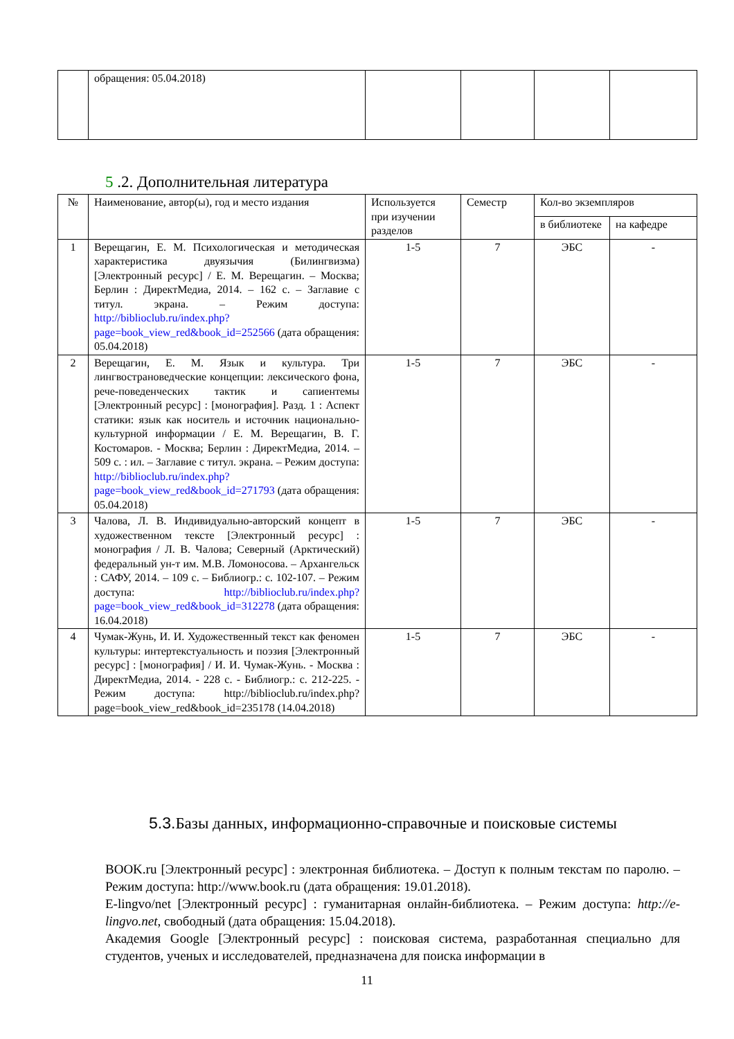| | обращения: 05.04.2018) | | | | |
5 .2. Дополнительная литература
| № | Наименование, автор(ы), год и место издания | Используется при изучении разделов | Семестр | Кол-во экземпляров | |
| --- | --- | --- | --- | --- | --- |
| | | | | в библиотеке | на кафедре |
| 1 | Верещагин, Е. М. Психологическая и методическая характеристика двуязычия (Билингвизма) [Электронный ресурс] / Е. М. Верещагин. – Москва; Берлин : ДиректМедиа, 2014. – 162 с. – Заглавие с титул. экрана. – Режим доступа: http://biblioclub.ru/index.php?page=book_view_red&book_id=252566 (дата обращения: 05.04.2018) | 1-5 | 7 | ЭБС | - |
| 2 | Верещагин, Е. М. Язык и культура. Три лингвострановедческие концепции: лексического фона, рече-поведенческих тактик и сапиентемы [Электронный ресурс] : [монография]. Разд. 1 : Аспект статики: язык как носитель и источник национально-культурной информации / Е. М. Верещагин, В. Г. Костомаров. - Москва; Берлин : ДиректМедиа, 2014. – 509 с. : ил. – Заглавие с титул. экрана. – Режим доступа: http://biblioclub.ru/index.php?page=book_view_red&book_id=271793 (дата обращения: 05.04.2018) | 1-5 | 7 | ЭБС | - |
| 3 | Чалова, Л. В. Индивидуально-авторский концепт в художественном тексте [Электронный ресурс] : монография / Л. В. Чалова; Северный (Арктический) федеральный ун-т им. М.В. Ломоносова. – Архангельск : САФУ, 2014. – 109 с. – Библиогр.: с. 102-107. – Режим доступа: http://biblioclub.ru/index.php?page=book_view_red&book_id=312278 (дата обращения: 16.04.2018) | 1-5 | 7 | ЭБС | - |
| 4 | Чумак-Жунь, И. И. Художественный текст как феномен культуры: интертекстуальность и поэзия [Электронный ресурс] : [монография] / И. И. Чумак-Жунь. - Москва : ДиректМедиа, 2014. - 228 с. - Библиогр.: с. 212-225. - Режим доступа: http://biblioclub.ru/index.php?page=book_view_red&book_id=235178 (14.04.2018) | 1-5 | 7 | ЭБС | - |
5.3. Базы данных, информационно-справочные и поисковые системы
BOOK.ru [Электронный ресурс] : электронная библиотека. – Доступ к полным текстам по паролю. – Режим доступа: http://www.book.ru (дата обращения: 19.01.2018).
E-lingvo/net [Электронный ресурс] : гуманитарная онлайн-библиотека. – Режим доступа: http://e-lingvo.net, свободный (дата обращения: 15.04.2018).
Академия Google [Электронный ресурс] : поисковая система, разработанная специально для студентов, ученых и исследователей, предназначена для поиска информации в
11